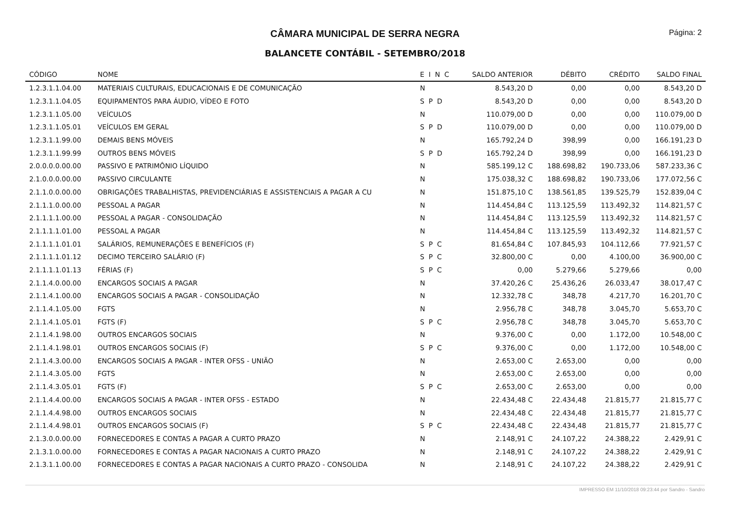CÂMARA MUNICIPAL DE SERRA NEGRA
Página: 2
BALANCETE CONTÁBIL - SETEMBRO/2018
| CÓDIGO | NOME | E I N C | SALDO ANTERIOR | DÉBITO | CRÉDITO | SALDO FINAL |
| --- | --- | --- | --- | --- | --- | --- |
| 1.2.3.1.1.04.00 | MATERIAIS CULTURAIS, EDUCACIONAIS E DE COMUNICAÇÃO | N | 8.543,20 D | 0,00 | 0,00 | 8.543,20 D |
| 1.2.3.1.1.04.05 | EQUIPAMENTOS PARA ÁUDIO, VÍDEO E FOTO | S P D | 8.543,20 D | 0,00 | 0,00 | 8.543,20 D |
| 1.2.3.1.1.05.00 | VEÍCULOS | N | 110.079,00 D | 0,00 | 0,00 | 110.079,00 D |
| 1.2.3.1.1.05.01 | VEÍCULOS EM GERAL | S P D | 110.079,00 D | 0,00 | 0,00 | 110.079,00 D |
| 1.2.3.1.1.99.00 | DEMAIS BENS MÓVEIS | N | 165.792,24 D | 398,99 | 0,00 | 166.191,23 D |
| 1.2.3.1.1.99.99 | OUTROS BENS MÓVEIS | S P D | 165.792,24 D | 398,99 | 0,00 | 166.191,23 D |
| 2.0.0.0.0.00.00 | PASSIVO E PATRIMÔNIO LÍQUIDO | N | 585.199,12 C | 188.698,82 | 190.733,06 | 587.233,36 C |
| 2.1.0.0.0.00.00 | PASSIVO CIRCULANTE | N | 175.038,32 C | 188.698,82 | 190.733,06 | 177.072,56 C |
| 2.1.1.0.0.00.00 | OBRIGAÇÕES TRABALHISTAS, PREVIDENCIÁRIAS E ASSISTENCIAIS A PAGAR A CU | N | 151.875,10 C | 138.561,85 | 139.525,79 | 152.839,04 C |
| 2.1.1.1.0.00.00 | PESSOAL A PAGAR | N | 114.454,84 C | 113.125,59 | 113.492,32 | 114.821,57 C |
| 2.1.1.1.1.00.00 | PESSOAL A PAGAR - CONSOLIDAÇÃO | N | 114.454,84 C | 113.125,59 | 113.492,32 | 114.821,57 C |
| 2.1.1.1.1.01.00 | PESSOAL A PAGAR | N | 114.454,84 C | 113.125,59 | 113.492,32 | 114.821,57 C |
| 2.1.1.1.1.01.01 | SALÁRIOS, REMUNERAÇÕES E BENEFÍCIOS (F) | S P C | 81.654,84 C | 107.845,93 | 104.112,66 | 77.921,57 C |
| 2.1.1.1.1.01.12 | DECIMO TERCEIRO SALÁRIO (F) | S P C | 32.800,00 C | 0,00 | 4.100,00 | 36.900,00 C |
| 2.1.1.1.1.01.13 | FÉRIAS (F) | S P C | 0,00 | 5.279,66 | 5.279,66 | 0,00 |
| 2.1.1.4.0.00.00 | ENCARGOS SOCIAIS A PAGAR | N | 37.420,26 C | 25.436,26 | 26.033,47 | 38.017,47 C |
| 2.1.1.4.1.00.00 | ENCARGOS SOCIAIS A PAGAR - CONSOLIDAÇÃO | N | 12.332,78 C | 348,78 | 4.217,70 | 16.201,70 C |
| 2.1.1.4.1.05.00 | FGTS | N | 2.956,78 C | 348,78 | 3.045,70 | 5.653,70 C |
| 2.1.1.4.1.05.01 | FGTS (F) | S P C | 2.956,78 C | 348,78 | 3.045,70 | 5.653,70 C |
| 2.1.1.4.1.98.00 | OUTROS ENCARGOS SOCIAIS | N | 9.376,00 C | 0,00 | 1.172,00 | 10.548,00 C |
| 2.1.1.4.1.98.01 | OUTROS ENCARGOS SOCIAIS (F) | S P C | 9.376,00 C | 0,00 | 1.172,00 | 10.548,00 C |
| 2.1.1.4.3.00.00 | ENCARGOS SOCIAIS A PAGAR - INTER OFSS - UNIÃO | N | 2.653,00 C | 2.653,00 | 0,00 | 0,00 |
| 2.1.1.4.3.05.00 | FGTS | N | 2.653,00 C | 2.653,00 | 0,00 | 0,00 |
| 2.1.1.4.3.05.01 | FGTS (F) | S P C | 2.653,00 C | 2.653,00 | 0,00 | 0,00 |
| 2.1.1.4.4.00.00 | ENCARGOS SOCIAIS A PAGAR - INTER OFSS - ESTADO | N | 22.434,48 C | 22.434,48 | 21.815,77 | 21.815,77 C |
| 2.1.1.4.4.98.00 | OUTROS ENCARGOS SOCIAIS | N | 22.434,48 C | 22.434,48 | 21.815,77 | 21.815,77 C |
| 2.1.1.4.4.98.01 | OUTROS ENCARGOS SOCIAIS (F) | S P C | 22.434,48 C | 22.434,48 | 21.815,77 | 21.815,77 C |
| 2.1.3.0.0.00.00 | FORNECEDORES E CONTAS A PAGAR A CURTO PRAZO | N | 2.148,91 C | 24.107,22 | 24.388,22 | 2.429,91 C |
| 2.1.3.1.0.00.00 | FORNECEDORES E CONTAS A PAGAR NACIONAIS A CURTO PRAZO | N | 2.148,91 C | 24.107,22 | 24.388,22 | 2.429,91 C |
| 2.1.3.1.1.00.00 | FORNECEDORES E CONTAS A PAGAR NACIONAIS A CURTO PRAZO - CONSOLIDA | N | 2.148,91 C | 24.107,22 | 24.388,22 | 2.429,91 C |
IMPRESSO EM 11/10/2018 09:23:44 por Sandro - Sandro